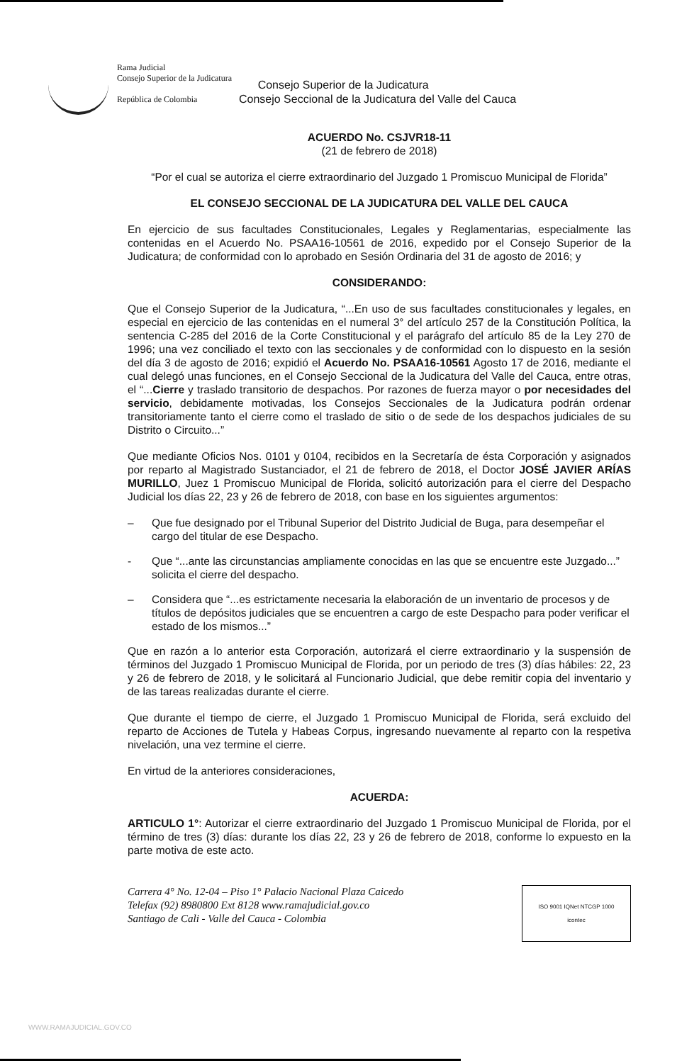Rama Judicial
Consejo Superior de la Judicatura
República de Colombia
Consejo Superior de la Judicatura
Consejo Seccional de la Judicatura del Valle del Cauca
ACUERDO No. CSJVR18-11
(21 de febrero de 2018)
“Por el cual se autoriza el cierre extraordinario del Juzgado 1 Promiscuo Municipal de Florida”
EL CONSEJO SECCIONAL DE LA JUDICATURA DEL VALLE DEL CAUCA
En ejercicio de sus facultades Constitucionales, Legales y Reglamentarias, especialmente las contenidas en el Acuerdo No. PSAA16-10561 de 2016, expedido por el Consejo Superior de la Judicatura; de conformidad con lo aprobado en Sesión Ordinaria del 31 de agosto de 2016; y
CONSIDERANDO:
Que el Consejo Superior de la Judicatura, “...En uso de sus facultades constitucionales y legales, en especial en ejercicio de las contenidas en el numeral 3° del artículo 257 de la Constitución Política, la sentencia C-285 del 2016 de la Corte Constitucional y el parágrafo del artículo 85 de la Ley 270 de 1996; una vez conciliado el texto con las seccionales y de conformidad con lo dispuesto en la sesión del día 3 de agosto de 2016; expidió el Acuerdo No. PSAA16-10561 Agosto 17 de 2016, mediante el cual delegó unas funciones, en el Consejo Seccional de la Judicatura del Valle del Cauca, entre otras, el “...Cierre y traslado transitorio de despachos. Por razones de fuerza mayor o por necesidades del servicio, debidamente motivadas, los Consejos Seccionales de la Judicatura podrán ordenar transitoriamente tanto el cierre como el traslado de sitio o de sede de los despachos judiciales de su Distrito o Circuito...”
Que mediante Oficios Nos. 0101 y 0104, recibidos en la Secretaría de ésta Corporación y asignados por reparto al Magistrado Sustanciador, el 21 de febrero de 2018, el Doctor JOSÉ JAVIER ARÍAS MURILLO, Juez 1 Promiscuo Municipal de Florida, solicitó autorización para el cierre del Despacho Judicial los días 22, 23 y 26 de febrero de 2018, con base en los siguientes argumentos:
– Que fue designado por el Tribunal Superior del Distrito Judicial de Buga, para desempeñar el cargo del titular de ese Despacho.
- Que “...ante las circunstancias ampliamente conocidas en las que se encuentre este Juzgado...” solicita el cierre del despacho.
– Considera que “...es estrictamente necesaria la elaboración de un inventario de procesos y de títulos de depósitos judiciales que se encuentren a cargo de este Despacho para poder verificar el estado de los mismos...”
Que en razón a lo anterior esta Corporación, autorizará el cierre extraordinario y la suspensión de términos del Juzgado 1 Promiscuo Municipal de Florida, por un periodo de tres (3) días hábiles: 22, 23 y 26 de febrero de 2018, y le solicitará al Funcionario Judicial, que debe remitir copia del inventario y de las tareas realizadas durante el cierre.
Que durante el tiempo de cierre, el Juzgado 1 Promiscuo Municipal de Florida, será excluido del reparto de Acciones de Tutela y Habeas Corpus, ingresando nuevamente al reparto con la respetiva nivelación, una vez termine el cierre.
En virtud de la anteriores consideraciones,
ACUERDA:
ARTICULO 1°: Autorizar el cierre extraordinario del Juzgado 1 Promiscuo Municipal de Florida, por el término de tres (3) días: durante los días 22, 23 y 26 de febrero de 2018, conforme lo expuesto en la parte motiva de este acto.
Carrera 4° No. 12-04 – Piso 1° Palacio Nacional Plaza Caicedo
Telefax (92) 8980800 Ext 8128 www.ramajudicial.gov.co
Santiago de Cali - Valle del Cauca - Colombia
ISO 9001 IQNet NTCGP 1000
icontec
WWW.RAMAJUDICIAL.GOV.CO